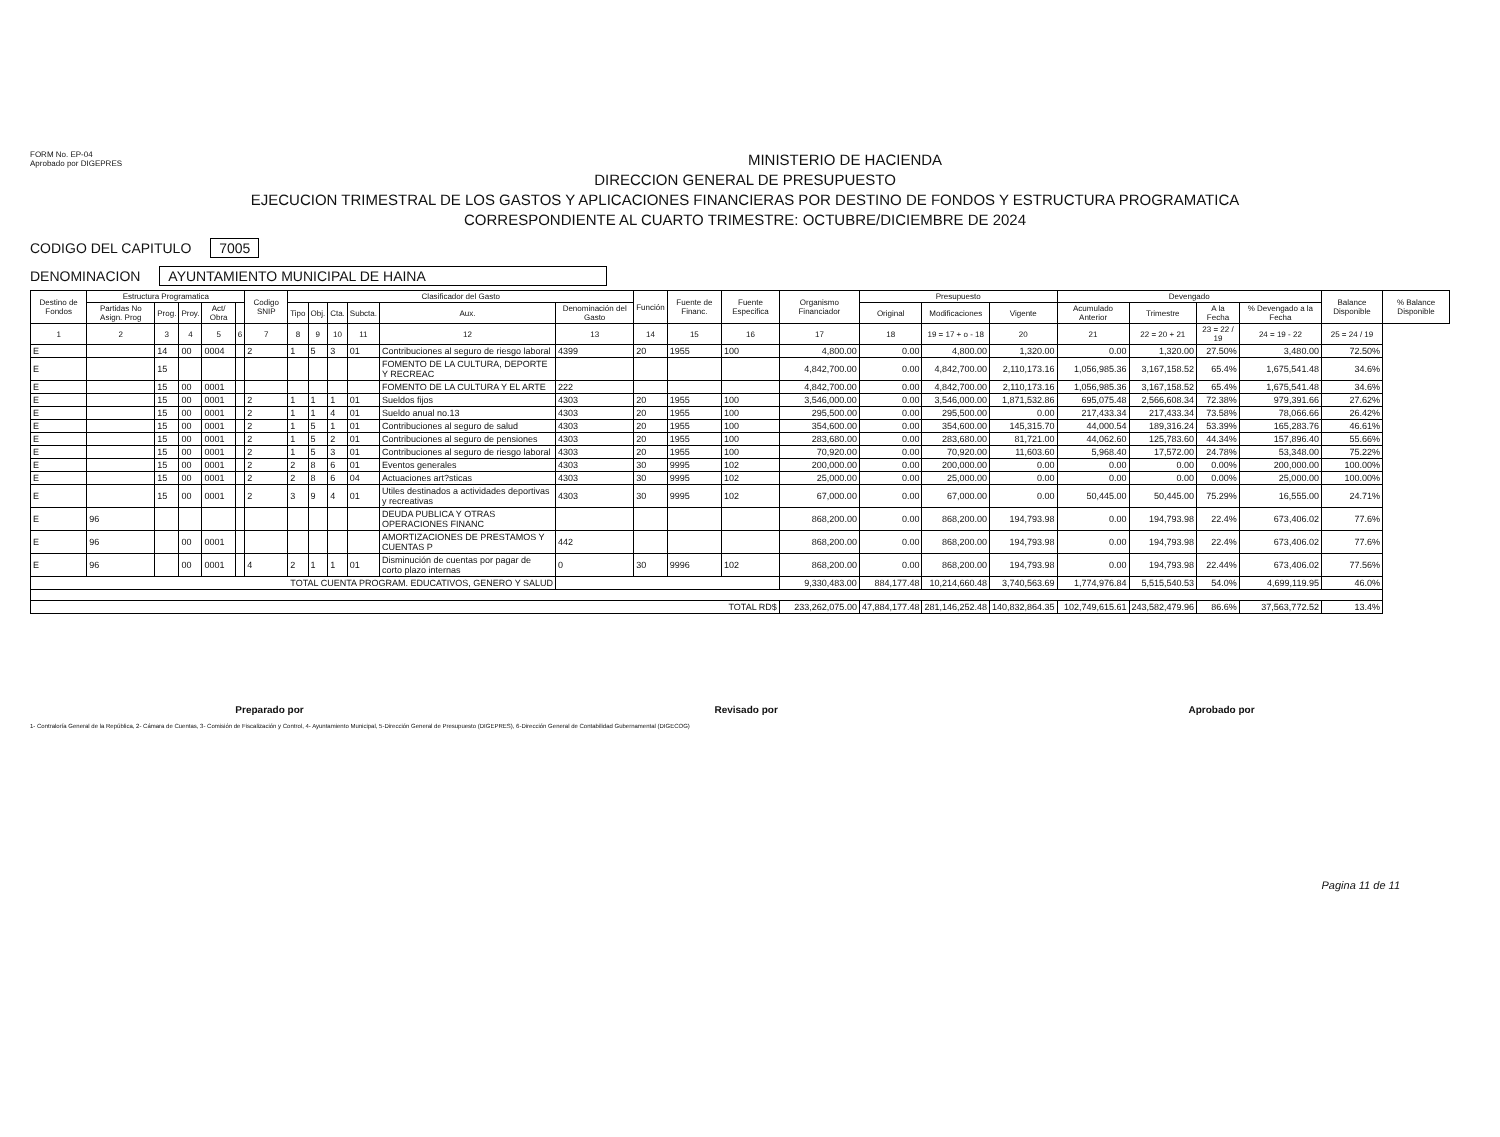FORM No. EP-04
Aprobado por DIGEPRES
MINISTERIO DE HACIENDA
DIRECCION GENERAL DE PRESUPUESTO
EJECUCION TRIMESTRAL DE LOS GASTOS Y APLICACIONES FINANCIERAS POR DESTINO DE FONDOS Y ESTRUCTURA PROGRAMATICA
CORRESPONDIENTE AL CUARTO TRIMESTRE: OCTUBRE/DICIEMBRE DE 2024
CODIGO DEL CAPITULO 7005
DENOMINACION AYUNTAMIENTO MUNICIPAL DE HAINA
| Destino de Fondos | Estructura Programatica | | | | | Codigo SNIP | Clasificador del Gasto | | | | | | Función | Fuente de Financ. | Fuente Especifica | Organismo Financiador | Presupuesto | | | Devengado | | | | Balance Disponible | % Balance Disponible |
| --- | --- | --- | --- | --- | --- | --- | --- | --- | --- | --- | --- | --- | --- | --- | --- | --- | --- | --- | --- | --- | --- | --- | --- | --- | --- |
| | Partidas No Asign. Prog | Prog. | Proy. | Act/ Obra | | | Tipo | Obj. | Cta. | Subcta. | Aux. | Denominación del Gasto | | | | | Original | Modificaciones | Vigente | Acumulado Anterior | Trimestre | A la Fecha | % Devengado a la Fecha | | |
| 1 | 2 | 3 | 4 | 5 | 6 | 7 | 8 | 9 | 10 | 11 | 12 | 13 | 14 | 15 | 16 | 17 | 18 | 19 = 17 + o - 18 | 20 | 21 | 22 = 20 + 21 | 23 = 22 / 19 | 24 = 19 - 22 | 25 = 24 / 19 | |
| E | | 14 | 00 | 0004 | | 2 | 1 | 5 | 3 | 01 | Contribuciones al seguro de riesgo laboral | 4399 | 20 | 1955 | 100 | 4,800.00 | 0.00 | 4,800.00 | 1,320.00 | 0.00 | 1,320.00 | 27.50% | 3,480.00 | 72.50% | |
| E | | 15 | | | | | | | | | FOMENTO DE LA CULTURA, DEPORTE Y RECREAC | | | | | 4,842,700.00 | 0.00 | 4,842,700.00 | 2,110,173.16 | 1,056,985.36 | 3,167,158.52 | 65.4% | 1,675,541.48 | 34.6% | |
| E | | 15 | 00 | 0001 | | | | | | | FOMENTO DE LA CULTURA Y EL ARTE | 222 | | | | 4,842,700.00 | 0.00 | 4,842,700.00 | 2,110,173.16 | 1,056,985.36 | 3,167,158.52 | 65.4% | 1,675,541.48 | 34.6% | |
| E | | 15 | 00 | 0001 | | 2 | 1 | 1 | 1 | 01 | Sueldos fijos | 4303 | 20 | 1955 | 100 | 3,546,000.00 | 0.00 | 3,546,000.00 | 1,871,532.86 | 695,075.48 | 2,566,608.34 | 72.38% | 979,391.66 | 27.62% | |
| E | | 15 | 00 | 0001 | | 2 | 1 | 1 | 4 | 01 | Sueldo anual no.13 | 4303 | 20 | 1955 | 100 | 295,500.00 | 0.00 | 295,500.00 | 0.00 | 217,433.34 | 217,433.34 | 73.58% | 78,066.66 | 26.42% | |
| E | | 15 | 00 | 0001 | | 2 | 1 | 5 | 1 | 01 | Contribuciones al seguro de salud | 4303 | 20 | 1955 | 100 | 354,600.00 | 0.00 | 354,600.00 | 145,315.70 | 44,000.54 | 189,316.24 | 53.39% | 165,283.76 | 46.61% | |
| E | | 15 | 00 | 0001 | | 2 | 1 | 5 | 2 | 01 | Contribuciones al seguro de pensiones | 4303 | 20 | 1955 | 100 | 283,680.00 | 0.00 | 283,680.00 | 81,721.00 | 44,062.60 | 125,783.60 | 44.34% | 157,896.40 | 55.66% | |
| E | | 15 | 00 | 0001 | | 2 | 1 | 5 | 3 | 01 | Contribuciones al seguro de riesgo laboral | 4303 | 20 | 1955 | 100 | 70,920.00 | 0.00 | 70,920.00 | 11,603.60 | 5,968.40 | 17,572.00 | 24.78% | 53,348.00 | 75.22% | |
| E | | 15 | 00 | 0001 | | 2 | 2 | 8 | 6 | 01 | Eventos generales | 4303 | 30 | 9995 | 102 | 200,000.00 | 0.00 | 200,000.00 | 0.00 | 0.00 | 0.00 | 0.00% | 200,000.00 | 100.00% | |
| E | | 15 | 00 | 0001 | | 2 | 2 | 8 | 6 | 04 | Actuaciones art?sticas | 4303 | 30 | 9995 | 102 | 25,000.00 | 0.00 | 25,000.00 | 0.00 | 0.00 | 0.00 | 0.00% | 25,000.00 | 100.00% | |
| E | | 15 | 00 | 0001 | | 2 | 3 | 9 | 4 | 01 | Utiles destinados a actividades deportivas y recreativas | 4303 | 30 | 9995 | 102 | 67,000.00 | 0.00 | 67,000.00 | 0.00 | 50,445.00 | 50,445.00 | 75.29% | 16,555.00 | 24.71% | |
| E | 96 | | | | | | | | | | DEUDA PUBLICA Y OTRAS OPERACIONES FINANC | | | | | 868,200.00 | 0.00 | 868,200.00 | 194,793.98 | 0.00 | 194,793.98 | 22.4% | 673,406.02 | 77.6% | |
| E | 96 | | 00 | 0001 | | | | | | | AMORTIZACIONES DE PRESTAMOS Y CUENTAS P | 442 | | | | 868,200.00 | 0.00 | 868,200.00 | 194,793.98 | 0.00 | 194,793.98 | 22.4% | 673,406.02 | 77.6% | |
| E | 96 | | 00 | 0001 | | 4 | 2 | 1 | 1 | 01 | Disminución de cuentas por pagar de corto plazo internas | 0 | 30 | 9996 | 102 | 868,200.00 | 0.00 | 868,200.00 | 194,793.98 | 0.00 | 194,793.98 | 22.44% | 673,406.02 | 77.56% | |
| TOTAL CUENTA PROGRAM. EDUCATIVOS, GENERO Y SALUD | | | | | | | | | | | | | | | | 9,330,483.00 | 884,177.48 | 10,214,660.48 | 3,740,563.69 | 1,774,976.84 | 5,515,540.53 | 54.0% | 4,699,119.95 | 46.0% | |
| TOTAL RD$ | | | | | | | | | | | | | | | | 233,262,075.00 | 47,884,177.48 | 281,146,252.48 | 140,832,864.35 | 102,749,615.61 | 243,582,479.96 | 86.6% | 37,563,772.52 | 13.4% | |
Preparado por Revisado por Aprobado por
1- Contraloría General de la República, 2- Cámara de Cuentas, 3- Comisión de Fiscalización y Control, 4- Ayuntamiento Municipal, 5-Dirección General de Presupuesto (DIGEPRES), 6-Dirección General de Contabilidad Gubernamental (DIGECOG)
Pagina 11 de 11